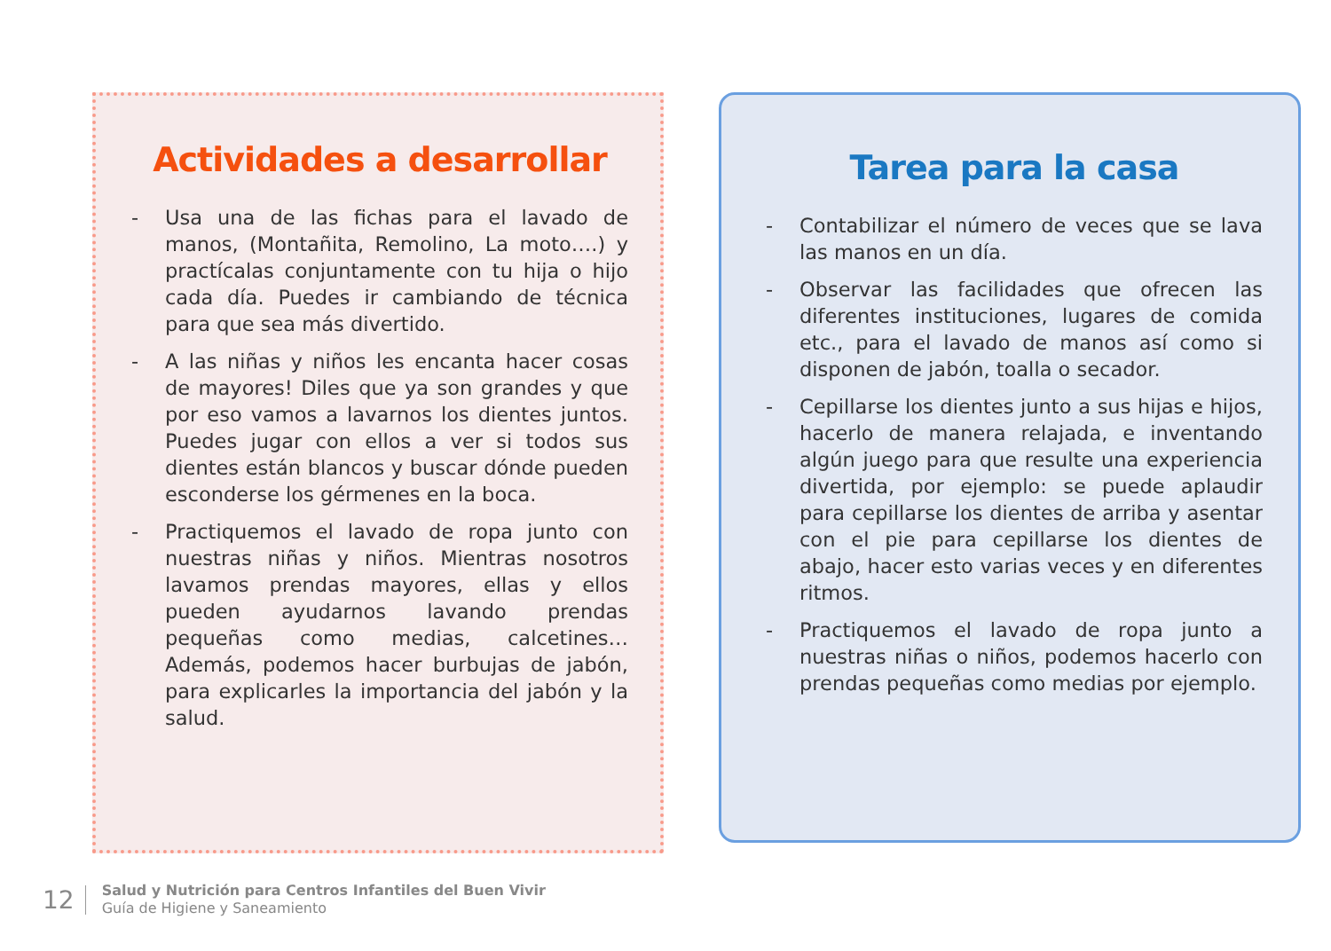Actividades a desarrollar
- Usa una de las fichas para el lavado de manos, (Montañita, Remolino, La moto….) y practícalas conjuntamente con tu hija o hijo cada día. Puedes ir cambiando de técnica para que sea más divertido.
- A las niñas y niños les encanta hacer cosas de mayores! Diles que ya son grandes y que por eso vamos a lavarnos los dientes juntos. Puedes jugar con ellos a ver si todos sus dientes están blancos y buscar dónde pueden esconderse los gérmenes en la boca.
- Practiquemos el lavado de ropa junto con nuestras niñas y niños. Mientras nosotros lavamos prendas mayores, ellas y ellos pueden ayudarnos lavando prendas pequeñas como medias, calcetines… Además, podemos hacer burbujas de jabón, para explicarles la importancia del jabón y la salud.
Tarea para la casa
- Contabilizar el número de veces que se lava las manos en un día.
- Observar las facilidades que ofrecen las diferentes instituciones, lugares de comida etc., para el lavado de manos así como si disponen de jabón, toalla o secador.
- Cepillarse los dientes junto a sus hijas e hijos, hacerlo de manera relajada, e inventando algún juego para que resulte una experiencia divertida, por ejemplo: se puede aplaudir para cepillarse los dientes de arriba y asentar con el pie para cepillarse los dientes de abajo, hacer esto varias veces y en diferentes ritmos.
- Practiquemos el lavado de ropa junto a nuestras niñas o niños, podemos hacerlo con prendas pequeñas como medias por ejemplo.
12
Salud y Nutrición para Centros Infantiles del Buen Vivir
Guía de Higiene y Saneamiento